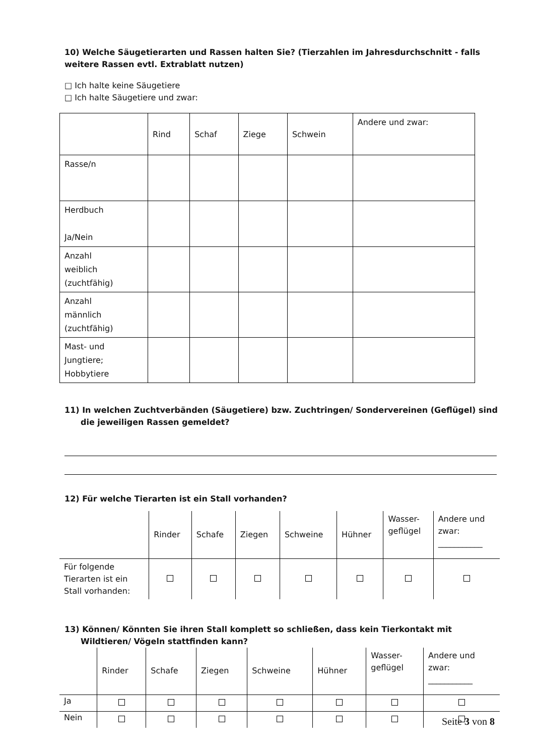10) Welche Säugetierarten und Rassen halten Sie? (Tierzahlen im Jahresdurchschnitt - falls weitere Rassen evtl. Extrablatt nutzen)
□ Ich halte keine Säugetiere
□ Ich halte Säugetiere und zwar:
| | Rind | Schaf | Ziege | Schwein | Andere und zwar: |
| Rasse/n | | | | | |
| Herdbuch Ja/Nein | | | | | |
| Anzahl weiblich (zuchtfähig) | | | | | |
| Anzahl männlich (zuchtfähig) | | | | | |
| Mast- und Jungtiere; Hobbytiere | | | | | |
11) In welchen Zuchtverbänden (Säugetiere) bzw. Zuchtringen/ Sondervereinen (Geflügel) sind die jeweiligen Rassen gemeldet?
12) Für welche Tierarten ist ein Stall vorhanden?
| | Rinder | Schafe | Ziegen | Schweine | Hühner | Wasser- geflügel | Andere und zwar: ___________ |
| Für folgende Tierarten ist ein Stall vorhanden: | | | | | | | |
13) Können/ Könnten Sie ihren Stall komplett so schließen, dass kein Tierkontakt mit Wildtieren/ Vögeln stattfinden kann?
| | Rinder | Schafe | Ziegen | Schweine | Hühner | Wasser- geflügel | Andere und zwar: ___________ |
| Ja | | | | | | | |
| Nein | | | | | | | |
Seite 3 von 8